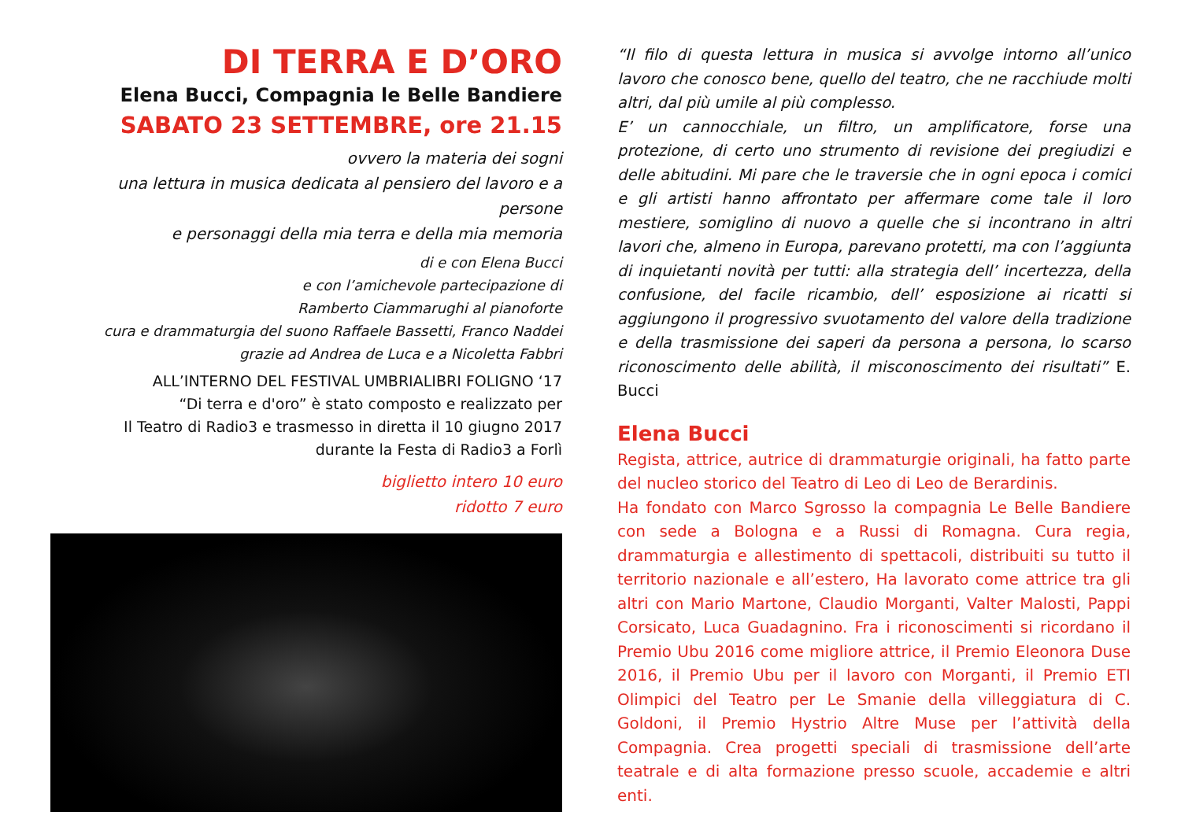DI TERRA E D’ORO
Elena Bucci, Compagnia le Belle Bandiere
SABATO 23 SETTEMBRE, ore 21.15
ovvero la materia dei sogni
una lettura in musica dedicata al pensiero del lavoro e a persone
e personaggi della mia terra e della mia memoria
di e con Elena Bucci
e con l’amichevole partecipazione di
Ramberto Ciammarughi al pianoforte
cura e drammaturgia del suono Raffaele Bassetti, Franco Naddei
grazie ad Andrea de Luca e a Nicoletta Fabbri
ALL’INTERNO DEL FESTIVAL UMBRIALIBRI FOLIGNO ‘17
“Di terra e d'oro” è stato composto e realizzato per
Il Teatro di Radio3 e trasmesso in diretta il 10 giugno 2017
durante la Festa di Radio3 a Forlì
biglietto intero 10 euro
ridotto 7 euro
“Il filo di questa lettura in musica si avvolge intorno all’unico lavoro che conosco bene, quello del teatro, che ne racchiude molti altri, dal più umile al più complesso.
E’ un cannocchiale, un filtro, un amplificatore, forse una protezione, di certo uno strumento di revisione dei pregiudizi e delle abitudini. Mi pare che le traversie che in ogni epoca i comici e gli artisti hanno affrontato per affermare come tale il loro mestiere, somiglino di nuovo a quelle che si incontrano in altri lavori che, almeno in Europa, parevano protetti, ma con l’aggiunta di inquietanti novità per tutti: alla strategia dell’ incertezza, della confusione, del facile ricambio, dell’ esposizione ai ricatti si aggiungono il progressivo svuotamento del valore della tradizione e della trasmissione dei saperi da persona a persona, lo scarso riconoscimento delle abilità, il misconoscimento dei risultati” E. Bucci
Elena Bucci
Regista, attrice, autrice di drammaturgie originali, ha fatto parte del nucleo storico del Teatro di Leo di Leo de Berardinis.
Ha fondato con Marco Sgrosso la compagnia Le Belle Bandiere con sede a Bologna e a Russi di Romagna. Cura regia, drammaturgia e allestimento di spettacoli, distribuiti su tutto il territorio nazionale e all’estero, Ha lavorato come attrice tra gli altri con Mario Martone, Claudio Morganti, Valter Malosti, Pappi Corsicato, Luca Guadagnino. Fra i riconoscimenti si ricordano il Premio Ubu 2016 come migliore attrice, il Premio Eleonora Duse 2016, il Premio Ubu per il lavoro con Morganti, il Premio ETI Olimpici del Teatro per Le Smanie della villeggiatura di C. Goldoni, il Premio Hystrio Altre Muse per l’attività della Compagnia. Crea progetti speciali di trasmissione dell’arte teatrale e di alta formazione presso scuole, accademie e altri enti.